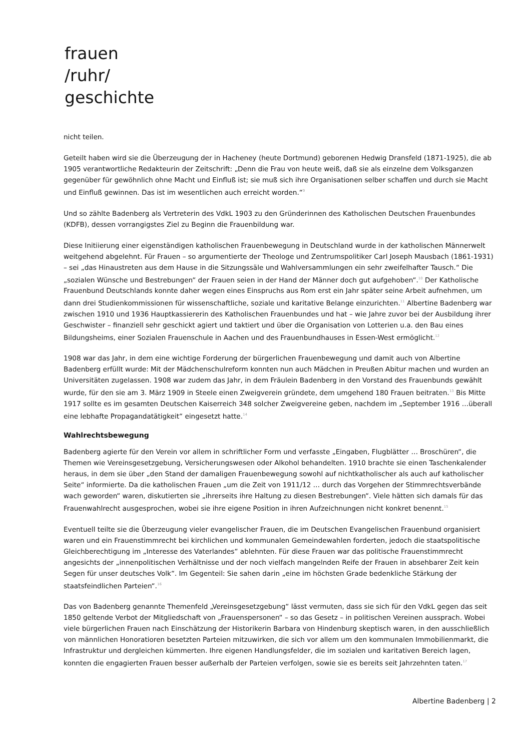frauen
/ruhr/
geschichte
nicht teilen.
Geteilt haben wird sie die Überzeugung der in Hacheney (heute Dortmund) geborenen Hedwig Dransfeld (1871-1925), die ab 1905 verantwortliche Redakteurin der Zeitschrift: „Denn die Frau von heute weiß, daß sie als einzelne dem Volksganzen gegenüber für gewöhnlich ohne Macht und Einfluß ist; sie muß sich ihre Organisationen selber schaffen und durch sie Macht und Einfluß gewinnen. Das ist im wesentlichen auch erreicht worden.“<sup>9</sup>
Und so zählte Badenberg als Vertreterin des VdkL 1903 zu den Gründerinnen des Katholischen Deutschen Frauenbundes (KDFB), dessen vorrangigstes Ziel zu Beginn die Frauenbildung war.
Diese Initiierung einer eigenständigen katholischen Frauenbewegung in Deutschland wurde in der katholischen Männerwelt weitgehend abgelehnt. Für Frauen – so argumentierte der Theologe und Zentrumspolitiker Carl Joseph Mausbach (1861-1931) – sei „das Hinaustreten aus dem Hause in die Sitzungssäle und Wahlversammlungen ein sehr zweifelhafter Tausch.“ Die „sozialen Wünsche und Bestrebungen“ der Frauen seien in der Hand der Männer doch gut aufgehoben“.<sup>10</sup> Der Katholische Frauenbund Deutschlands konnte daher wegen eines Einspruchs aus Rom erst ein Jahr später seine Arbeit aufnehmen, um dann drei Studienkommissionen für wissenschaftliche, soziale und karitative Belange einzurichten.<sup>11</sup> Albertine Badenberg war zwischen 1910 und 1936 Hauptkassiererin des Katholischen Frauenbundes und hat – wie Jahre zuvor bei der Ausbildung ihrer Geschwister – finanziell sehr geschickt agiert und taktiert und über die Organisation von Lotterien u.a. den Bau eines Bildungsheims, einer Sozialen Frauenschule in Aachen und des Frauenbundhauses in Essen-West ermöglicht.<sup>12</sup>
1908 war das Jahr, in dem eine wichtige Forderung der bürgerlichen Frauenbewegung und damit auch von Albertine Badenberg erfüllt wurde: Mit der Mädchenschulreform konnten nun auch Mädchen in Preußen Abitur machen und wurden an Universitäten zugelassen. 1908 war zudem das Jahr, in dem Fräulein Badenberg in den Vorstand des Frauenbunds gewählt wurde, für den sie am 3. März 1909 in Steele einen Zweigverein gründete, dem umgehend 180 Frauen beitraten.<sup>13</sup> Bis Mitte 1917 sollte es im gesamten Deutschen Kaiserreich 348 solcher Zweigvereine geben, nachdem im „September 1916 …überall eine lebhafte Propagandatätigkeit“ eingesetzt hatte.<sup>14</sup>
Wahlrechtsbewegung
Badenberg agierte für den Verein vor allem in schriftlicher Form und verfasste „Eingaben, Flugblätter … Broschüren“, die Themen wie Vereinsgesetzgebung, Versicherungswesen oder Alkohol behandelten. 1910 brachte sie einen Taschenkalender heraus, in dem sie über „den Stand der damaligen Frauenbewegung sowohl auf nichtkatholischer als auch auf katholischer Seite“ informierte. Da die katholischen Frauen „um die Zeit von 1911/12 … durch das Vorgehen der Stimmrechtsverbände wach geworden“ waren, diskutierten sie „ihrerseits ihre Haltung zu diesen Bestrebungen“. Viele hätten sich damals für das Frauenwahlrecht ausgesprochen, wobei sie ihre eigene Position in ihren Aufzeichnungen nicht konkret benennt.<sup>15</sup>
Eventuell teilte sie die Überzeugung vieler evangelischer Frauen, die im Deutschen Evangelischen Frauenbund organisiert waren und ein Frauenstimmrecht bei kirchlichen und kommunalen Gemeindewahlen forderten, jedoch die staatspolitische Gleichberechtigung im „Interesse des Vaterlandes“ ablehnten. Für diese Frauen war das politische Frauenstimmrecht angesichts der „innenpolitischen Verhältnisse und der noch vielfach mangelnden Reife der Frauen in absehbarer Zeit kein Segen für unser deutsches Volk“. Im Gegenteil: Sie sahen darin „eine im höchsten Grade bedenkliche Stärkung der staatsfeindlichen Parteien“.<sup>16</sup>
Das von Badenberg genannte Themenfeld „Vereinsgesetzgebung“ lässt vermuten, dass sie sich für den VdkL gegen das seit 1850 geltende Verbot der Mitgliedschaft von „Frauenspersonen“ – so das Gesetz – in politischen Vereinen aussprach. Wobei viele bürgerlichen Frauen nach Einschätzung der Historikerin Barbara von Hindenburg skeptisch waren, in den ausschließlich von männlichen Honoratioren besetzten Parteien mitzuwirken, die sich vor allem um den kommunalen Immobilienmarkt, die Infrastruktur und dergleichen kümmerten. Ihre eigenen Handlungsfelder, die im sozialen und karitativen Bereich lagen, konnten die engagierten Frauen besser außerhalb der Parteien verfolgen, sowie sie es bereits seit Jahrzehnten taten.<sup>17</sup>
Albertine Badenberg | 2